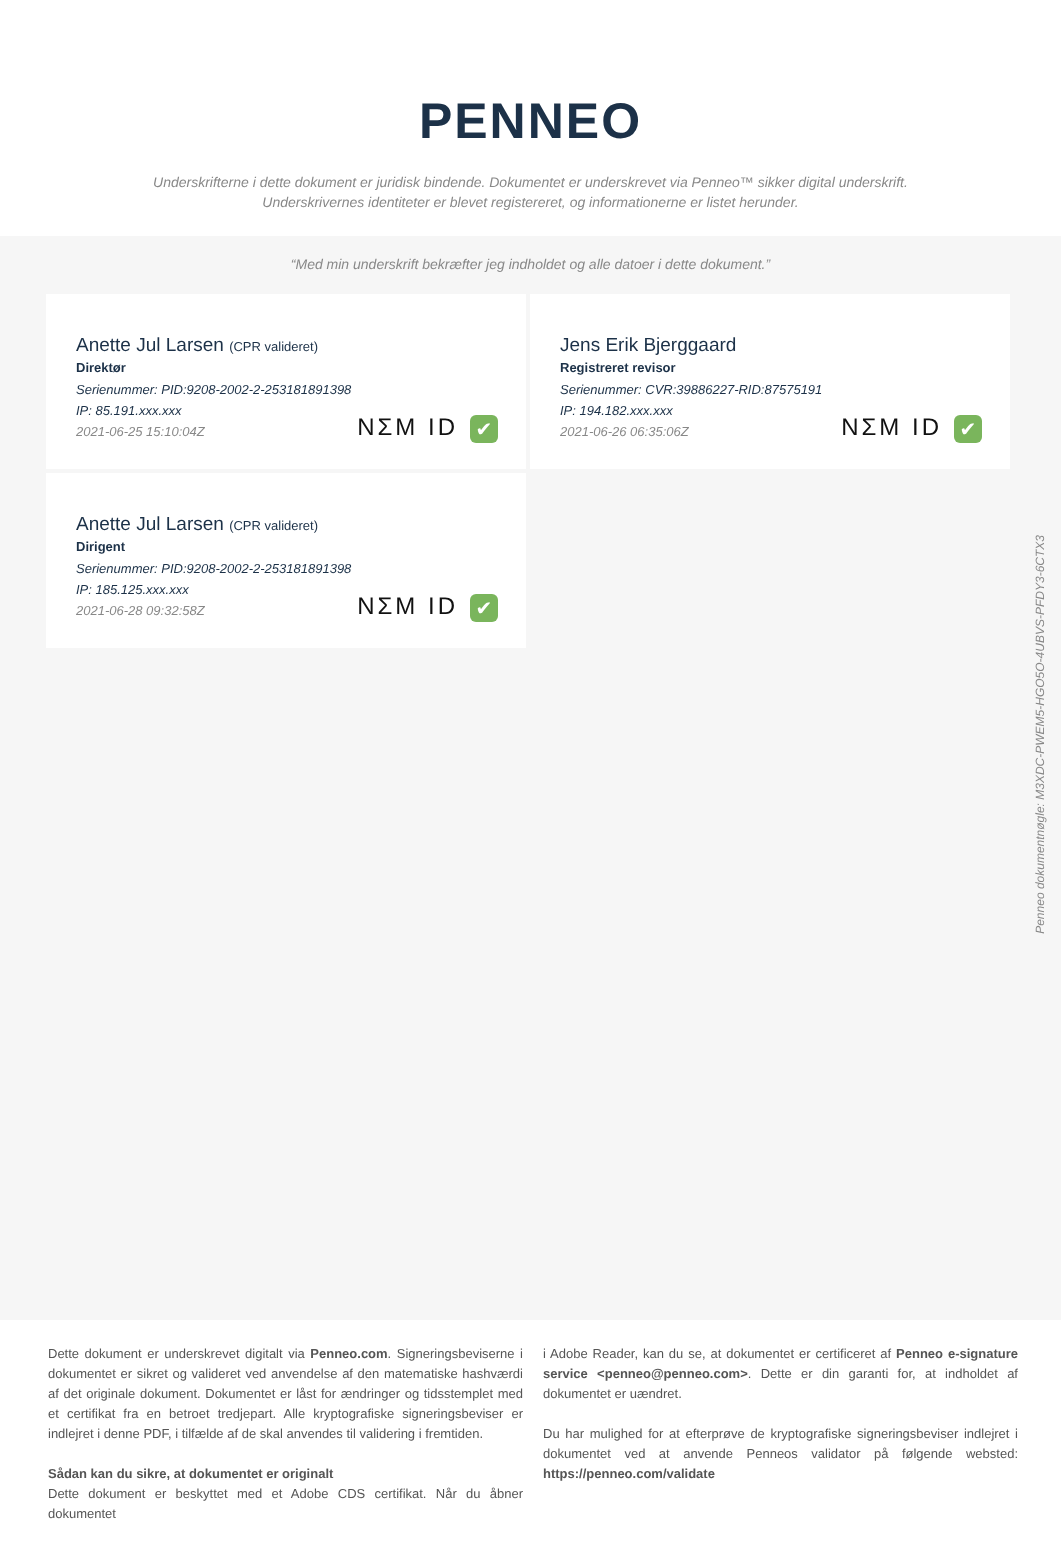PENNEO
Underskrifterne i dette dokument er juridisk bindende. Dokumentet er underskrevet via Penneo™ sikker digital underskrift.
Underskrivernes identiteter er blevet registereret, og informationerne er listet herunder.
“Med min underskrift bekræfter jeg indholdet og alle datoer i dette dokument.”
Anette Jul Larsen (CPR valideret)
Direktør
Serienummer: PID:9208-2002-2-253181891398
IP: 85.191.xxx.xxx
2021-06-25 15:10:04Z
NΣM ID ✔
Jens Erik Bjerggaard
Registreret revisor
Serienummer: CVR:39886227-RID:87575191
IP: 194.182.xxx.xxx
2021-06-26 06:35:06Z
NΣM ID ✔
Anette Jul Larsen (CPR valideret)
Dirigent
Serienummer: PID:9208-2002-2-253181891398
IP: 185.125.xxx.xxx
2021-06-28 09:32:58Z
NΣM ID ✔
Penneo dokumentnøgle: M3XDC-PWEM5-HGO5O-4UBVS-PFDY3-6CTX3
Dette dokument er underskrevet digitalt via Penneo.com. Signeringsbeviserne i dokumentet er sikret og valideret ved anvendelse af den matematiske hashværdi af det originale dokument. Dokumentet er låst for ændringer og tidsstemplet med et certifikat fra en betroet tredjepart. Alle kryptografiske signeringsbeviser er indlejret i denne PDF, i tilfælde af de skal anvendes til validering i fremtiden.
Sådan kan du sikre, at dokumentet er originalt
Dette dokument er beskyttet med et Adobe CDS certifikat. Når du åbner dokumentet
i Adobe Reader, kan du se, at dokumentet er certificeret af Penneo e-signature service <penneo@penneo.com>. Dette er din garanti for, at indholdet af dokumentet er uændret.
Du har mulighed for at efterprøve de kryptografiske signeringsbeviser indlejret i dokumentet ved at anvende Penneos validator på følgende websted: https://penneo.com/validate